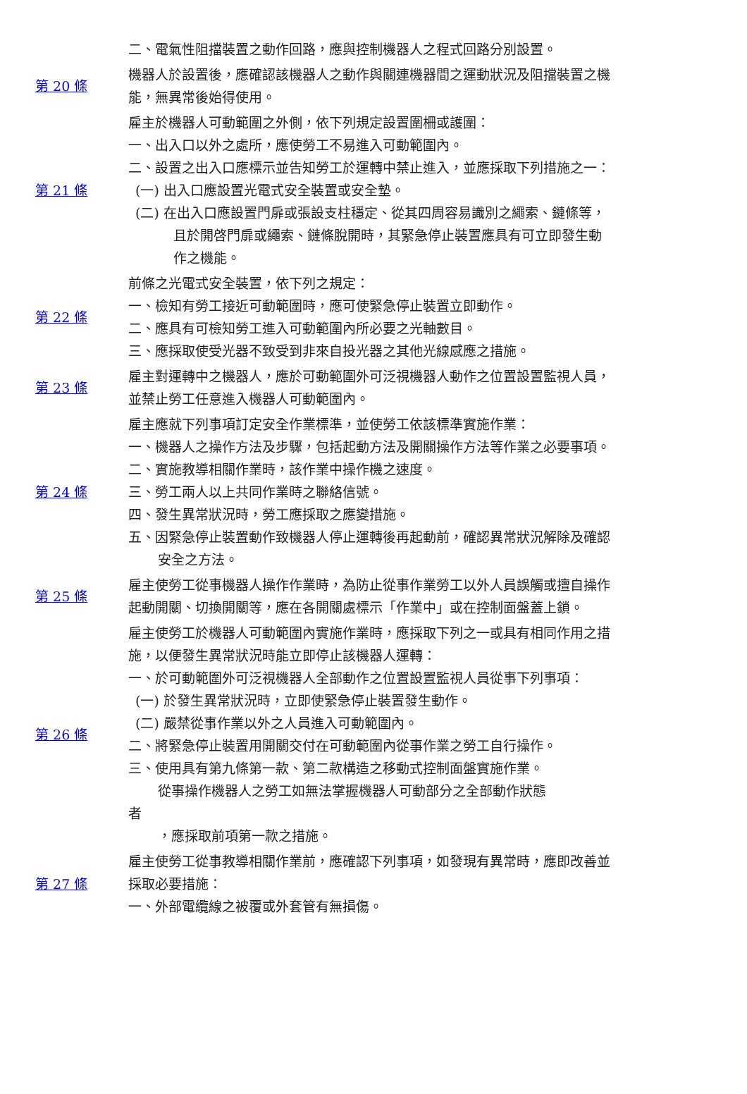| | 二、電氣性阻擋裝置之動作回路，應與控制機器人之程式回路分別設置。 |
| 第 20 條 | 機器人於設置後，應確認該機器人之動作與關連機器間之運動狀況及阻擋裝置之機能，無異常後始得使用。 |
| 第 21 條 | 雇主於機器人可動範圍之外側，依下列規定設置圍柵或護圍： 一、出入口以外之處所，應使勞工不易進入可動範圍內。 二、設置之出入口應標示並告知勞工於運轉中禁止進入，並應採取下列措施之一： (一) 出入口應設置光電式安全裝置或安全墊。 (二) 在出入口應設置門扉或張設支柱穩定、從其四周容易識別之繩索、鏈條等，且於開啓門扉或繩索、鏈條脫開時，其緊急停止裝置應具有可立即發生動作之機能。 |
| 第 22 條 | 前條之光電式安全裝置，依下列之規定： 一、檢知有勞工接近可動範圍時，應可使緊急停止裝置立即動作。 二、應具有可檢知勞工進入可動範圍內所必要之光軸數目。 三、應採取使受光器不致受到非來自投光器之其他光線感應之措施。 |
| 第 23 條 | 雇主對運轉中之機器人，應於可動範圍外可泛視機器人動作之位置設置監視人員，並禁止勞工任意進入機器人可動範圍內。 |
| 第 24 條 | 雇主應就下列事項訂定安全作業標準，並使勞工依該標準實施作業： 一、機器人之操作方法及步驟，包括起動方法及開關操作方法等作業之必要事項。 二、實施教導相關作業時，該作業中操作機之速度。 三、勞工兩人以上共同作業時之聯絡信號。 四、發生異常狀況時，勞工應採取之應變措施。 五、因緊急停止裝置動作致機器人停止運轉後再起動前，確認異常狀況解除及確認安全之方法。 |
| 第 25 條 | 雇主使勞工從事機器人操作作業時，為防止從事作業勞工以外人員誤觸或擅自操作起動開關、切換開關等，應在各開關處標示「作業中」或在控制面盤蓋上鎖。 |
| 第 26 條 | 雇主使勞工於機器人可動範圍內實施作業時，應採取下列之一或具有相同作用之措施，以便發生異常狀況時能立即停止該機器人運轉： 一、於可動範圍外可泛視機器人全部動作之位置設置監視人員從事下列事項： (一) 於發生異常狀況時，立即使緊急停止裝置發生動作。 (二) 嚴禁從事作業以外之人員進入可動範圍內。 二、將緊急停止裝置用開關交付在可動範圍內從事作業之勞工自行操作。 三、使用具有第九條第一款、第二款構造之移動式控制面盤實施作業。 從事操作機器人之勞工如無法掌握機器人可動部分之全部動作狀態 者 ，應採取前項第一款之措施。 |
| 第 27 條 | 雇主使勞工從事教導相關作業前，應確認下列事項，如發現有異常時，應即改善並採取必要措施： 一、外部電纜線之被覆或外套管有無損傷。 |